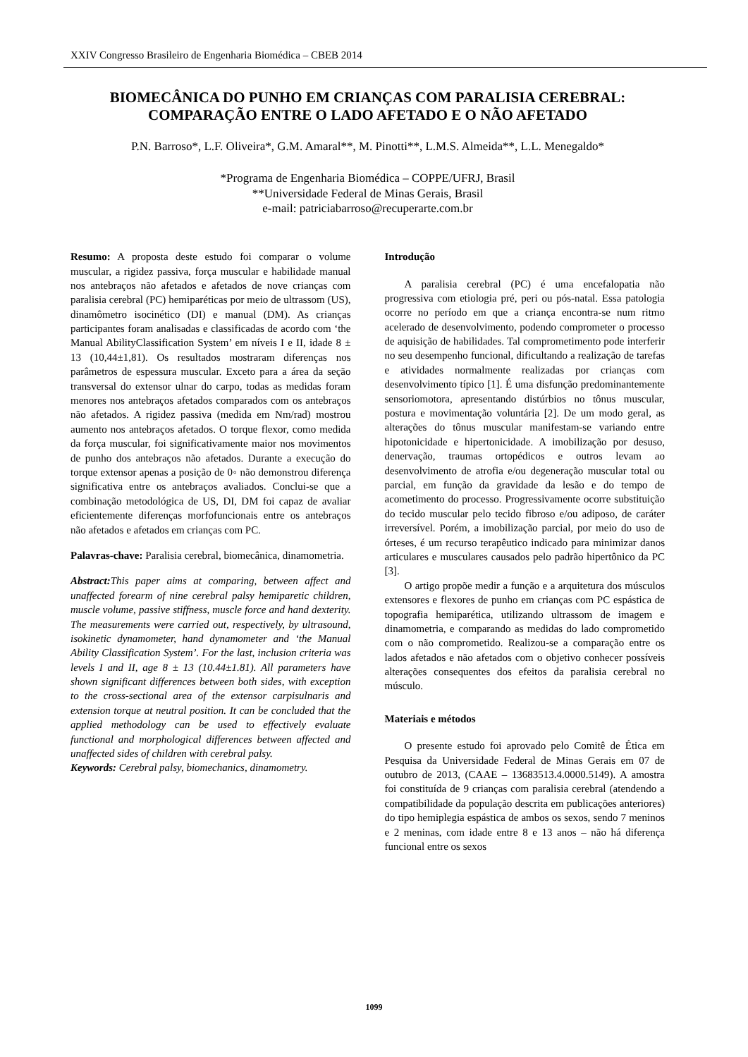XXIV Congresso Brasileiro de Engenharia Biomédica – CBEB 2014
BIOMECÂNICA DO PUNHO EM CRIANÇAS COM PARALISIA CEREBRAL: COMPARAÇÃO ENTRE O LADO AFETADO E O NÃO AFETADO
P.N. Barroso*, L.F. Oliveira*, G.M. Amaral**, M. Pinotti**, L.M.S. Almeida**, L.L. Menegaldo*
*Programa de Engenharia Biomédica – COPPE/UFRJ, Brasil
**Universidade Federal de Minas Gerais, Brasil
e-mail: patriciabarroso@recuperarte.com.br
Resumo: A proposta deste estudo foi comparar o volume muscular, a rigidez passiva, força muscular e habilidade manual nos antebraços não afetados e afetados de nove crianças com paralisia cerebral (PC) hemiparéticas por meio de ultrassom (US), dinamômetro isocinético (DI) e manual (DM). As crianças participantes foram analisadas e classificadas de acordo com ‘the Manual AbilityClassification System’ em níveis I e II, idade 8 ± 13 (10,44±1,81). Os resultados mostraram diferenças nos parâmetros de espessura muscular. Exceto para a área da seção transversal do extensor ulnar do carpo, todas as medidas foram menores nos antebraços afetados comparados com os antebraços não afetados. A rigidez passiva (medida em Nm/rad) mostrou aumento nos antebraços afetados. O torque flexor, como medida da força muscular, foi significativamente maior nos movimentos de punho dos antebraços não afetados. Durante a execução do torque extensor apenas a posição de 0◦ não demonstrou diferença significativa entre os antebraços avaliados. Conclui-se que a combinação metodológica de US, DI, DM foi capaz de avaliar eficientemente diferenças morfofuncionais entre os antebraços não afetados e afetados em crianças com PC.
Palavras-chave: Paralisia cerebral, biomecânica, dinamometria.
Abstract: This paper aims at comparing, between affect and unaffected forearm of nine cerebral palsy hemiparetic children, muscle volume, passive stiffness, muscle force and hand dexterity. The measurements were carried out, respectively, by ultrasound, isokinetic dynamometer, hand dynamometer and ‘the Manual Ability Classification System’. For the last, inclusion criteria was levels I and II, age 8 ± 13 (10.44±1.81). All parameters have shown significant differences between both sides, with exception to the cross-sectional area of the extensor carpisulnaris and extension torque at neutral position. It can be concluded that the applied methodology can be used to effectively evaluate functional and morphological differences between affected and unaffected sides of children with cerebral palsy.
Keywords: Cerebral palsy, biomechanics, dinamometry.
Introdução
A paralisia cerebral (PC) é uma encefalopatia não progressiva com etiologia pré, peri ou pós-natal. Essa patologia ocorre no período em que a criança encontra-se num ritmo acelerado de desenvolvimento, podendo comprometer o processo de aquisição de habilidades. Tal comprometimento pode interferir no seu desempenho funcional, dificultando a realização de tarefas e atividades normalmente realizadas por crianças com desenvolvimento típico [1]. É uma disfunção predominantemente sensoriomotora, apresentando distúrbios no tônus muscular, postura e movimentação voluntária [2]. De um modo geral, as alterações do tônus muscular manifestam-se variando entre hipotonicidade e hipertonicidade. A imobilização por desuso, denervação, traumas ortopédicos e outros levam ao desenvolvimento de atrofia e/ou degeneração muscular total ou parcial, em função da gravidade da lesão e do tempo de acometimento do processo. Progressivamente ocorre substituição do tecido muscular pelo tecido fibroso e/ou adiposo, de caráter irreversível. Porém, a imobilização parcial, por meio do uso de órteses, é um recurso terapêutico indicado para minimizar danos articulares e musculares causados pelo padrão hipertônico da PC [3].
O artigo propõe medir a função e a arquitetura dos músculos extensores e flexores de punho em crianças com PC espástica de topografia hemiparética, utilizando ultrassom de imagem e dinamometria, e comparando as medidas do lado comprometido com o não comprometido. Realizou-se a comparação entre os lados afetados e não afetados com o objetivo conhecer possíveis alterações consequentes dos efeitos da paralisia cerebral no músculo.
Materiais e métodos
O presente estudo foi aprovado pelo Comitê de Ética em Pesquisa da Universidade Federal de Minas Gerais em 07 de outubro de 2013, (CAAE – 13683513.4.0000.5149). A amostra foi constituída de 9 crianças com paralisia cerebral (atendendo a compatibilidade da população descrita em publicações anteriores) do tipo hemiplegia espástica de ambos os sexos, sendo 7 meninos e 2 meninas, com idade entre 8 e 13 anos – não há diferença funcional entre os sexos
1099